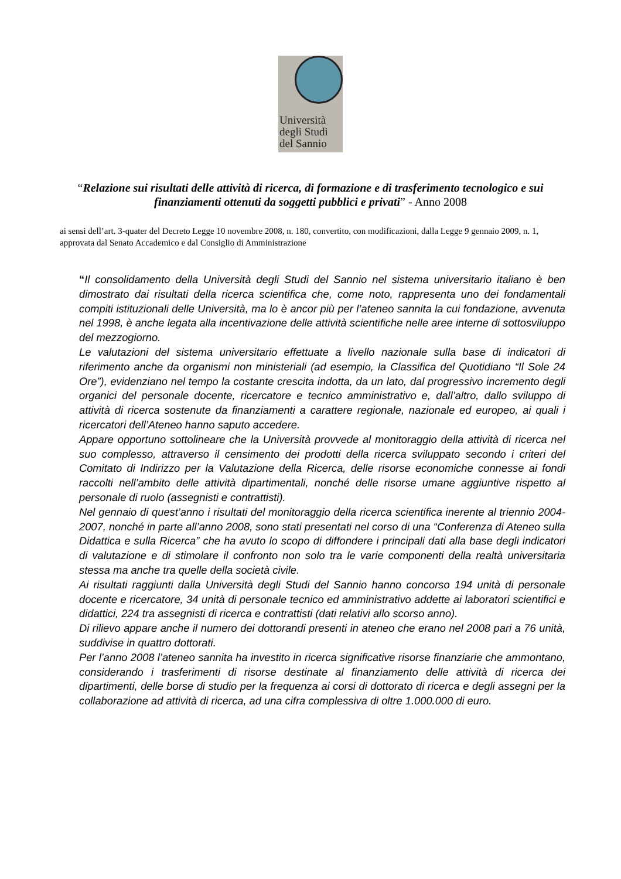Università
degli Studi
del Sannio
“Relazione sui risultati delle attività di ricerca, di formazione e di trasferimento tecnologico e sui finanziamenti ottenuti da soggetti pubblici e privati” - Anno 2008
ai sensi dell’art. 3-quater del Decreto Legge 10 novembre 2008, n. 180, convertito, con modificazioni, dalla Legge 9 gennaio 2009, n. 1, approvata dal Senato Accademico e dal Consiglio di Amministrazione
“Il consolidamento della Università degli Studi del Sannio nel sistema universitario italiano è ben dimostrato dai risultati della ricerca scientifica che, come noto, rappresenta uno dei fondamentali compiti istituzionali delle Università, ma lo è ancor più per l’ateneo sannita la cui fondazione, avvenuta nel 1998, è anche legata alla incentivazione delle attività scientifiche nelle aree interne di sottosviluppo del mezzogiorno.
Le valutazioni del sistema universitario effettuate a livello nazionale sulla base di indicatori di riferimento anche da organismi non ministeriali (ad esempio, la Classifica del Quotidiano “Il Sole 24 Ore”), evidenziano nel tempo la costante crescita indotta, da un lato, dal progressivo incremento degli organici del personale docente, ricercatore e tecnico amministrativo e, dall’altro, dallo sviluppo di attività di ricerca sostenute da finanziamenti a carattere regionale, nazionale ed europeo, ai quali i ricercatori dell’Ateneo hanno saputo accedere.
Appare opportuno sottolineare che la Università provvede al monitoraggio della attività di ricerca nel suo complesso, attraverso il censimento dei prodotti della ricerca sviluppato secondo i criteri del Comitato di Indirizzo per la Valutazione della Ricerca, delle risorse economiche connesse ai fondi raccolti nell’ambito delle attività dipartimentali, nonché delle risorse umane aggiuntive rispetto al personale di ruolo (assegnisti e contrattisti).
Nel gennaio di quest’anno i risultati del monitoraggio della ricerca scientifica inerente al triennio 2004-2007, nonché in parte all’anno 2008, sono stati presentati nel corso di una “Conferenza di Ateneo sulla Didattica e sulla Ricerca” che ha avuto lo scopo di diffondere i principali dati alla base degli indicatori di valutazione e di stimolare il confronto non solo tra le varie componenti della realtà universitaria stessa ma anche tra quelle della società civile.
Ai risultati raggiunti dalla Università degli Studi del Sannio hanno concorso 194 unità di personale docente e ricercatore, 34 unità di personale tecnico ed amministrativo addette ai laboratori scientifici e didattici, 224 tra assegnisti di ricerca e contrattisti (dati relativi allo scorso anno).
Di rilievo appare anche il numero dei dottorandi presenti in ateneo che erano nel 2008 pari a 76 unità, suddivise in quattro dottorati.
Per l’anno 2008 l’ateneo sannita ha investito in ricerca significative risorse finanziarie che ammontano, considerando i trasferimenti di risorse destinate al finanziamento delle attività di ricerca dei dipartimenti, delle borse di studio per la frequenza ai corsi di dottorato di ricerca e degli assegni per la collaborazione ad attività di ricerca, ad una cifra complessiva di oltre 1.000.000 di euro.